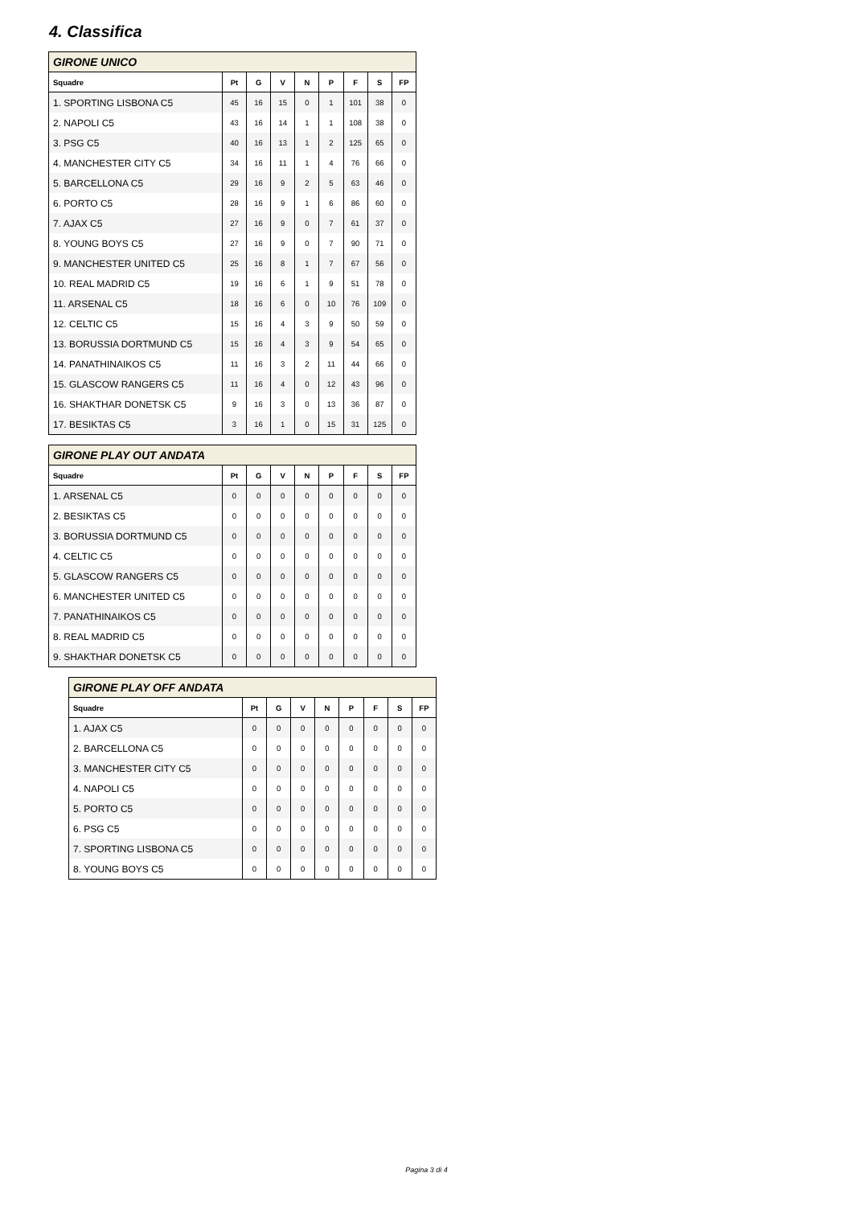4. Classifica
| GIRONE UNICO | | | | | | | | |
| --- | --- | --- | --- | --- | --- | --- | --- | --- |
| Squadre | Pt | G | V | N | P | F | S | FP |
| 1. SPORTING LISBONA C5 | 45 | 16 | 15 | 0 | 1 | 101 | 38 | 0 |
| 2. NAPOLI C5 | 43 | 16 | 14 | 1 | 1 | 108 | 38 | 0 |
| 3. PSG C5 | 40 | 16 | 13 | 1 | 2 | 125 | 65 | 0 |
| 4. MANCHESTER CITY C5 | 34 | 16 | 11 | 1 | 4 | 76 | 66 | 0 |
| 5. BARCELLONA C5 | 29 | 16 | 9 | 2 | 5 | 63 | 46 | 0 |
| 6. PORTO C5 | 28 | 16 | 9 | 1 | 6 | 86 | 60 | 0 |
| 7. AJAX C5 | 27 | 16 | 9 | 0 | 7 | 61 | 37 | 0 |
| 8. YOUNG BOYS C5 | 27 | 16 | 9 | 0 | 7 | 90 | 71 | 0 |
| 9. MANCHESTER UNITED C5 | 25 | 16 | 8 | 1 | 7 | 67 | 56 | 0 |
| 10. REAL MADRID C5 | 19 | 16 | 6 | 1 | 9 | 51 | 78 | 0 |
| 11. ARSENAL C5 | 18 | 16 | 6 | 0 | 10 | 76 | 109 | 0 |
| 12. CELTIC C5 | 15 | 16 | 4 | 3 | 9 | 50 | 59 | 0 |
| 13. BORUSSIA DORTMUND C5 | 15 | 16 | 4 | 3 | 9 | 54 | 65 | 0 |
| 14. PANATHINAIKOS C5 | 11 | 16 | 3 | 2 | 11 | 44 | 66 | 0 |
| 15. GLASCOW RANGERS C5 | 11 | 16 | 4 | 0 | 12 | 43 | 96 | 0 |
| 16. SHAKTHAR DONETSK C5 | 9 | 16 | 3 | 0 | 13 | 36 | 87 | 0 |
| 17. BESIKTAS C5 | 3 | 16 | 1 | 0 | 15 | 31 | 125 | 0 |
| GIRONE PLAY OUT ANDATA | | | | | | | | |
| --- | --- | --- | --- | --- | --- | --- | --- | --- |
| Squadre | Pt | G | V | N | P | F | S | FP |
| 1. ARSENAL C5 | 0 | 0 | 0 | 0 | 0 | 0 | 0 | 0 |
| 2. BESIKTAS C5 | 0 | 0 | 0 | 0 | 0 | 0 | 0 | 0 |
| 3. BORUSSIA DORTMUND C5 | 0 | 0 | 0 | 0 | 0 | 0 | 0 | 0 |
| 4. CELTIC C5 | 0 | 0 | 0 | 0 | 0 | 0 | 0 | 0 |
| 5. GLASCOW RANGERS C5 | 0 | 0 | 0 | 0 | 0 | 0 | 0 | 0 |
| 6. MANCHESTER UNITED C5 | 0 | 0 | 0 | 0 | 0 | 0 | 0 | 0 |
| 7. PANATHINAIKOS C5 | 0 | 0 | 0 | 0 | 0 | 0 | 0 | 0 |
| 8. REAL MADRID C5 | 0 | 0 | 0 | 0 | 0 | 0 | 0 | 0 |
| 9. SHAKTHAR DONETSK C5 | 0 | 0 | 0 | 0 | 0 | 0 | 0 | 0 |
| GIRONE PLAY OFF ANDATA | | | | | | | | |
| --- | --- | --- | --- | --- | --- | --- | --- | --- |
| Squadre | Pt | G | V | N | P | F | S | FP |
| 1. AJAX C5 | 0 | 0 | 0 | 0 | 0 | 0 | 0 | 0 |
| 2. BARCELLONA C5 | 0 | 0 | 0 | 0 | 0 | 0 | 0 | 0 |
| 3. MANCHESTER CITY C5 | 0 | 0 | 0 | 0 | 0 | 0 | 0 | 0 |
| 4. NAPOLI C5 | 0 | 0 | 0 | 0 | 0 | 0 | 0 | 0 |
| 5. PORTO C5 | 0 | 0 | 0 | 0 | 0 | 0 | 0 | 0 |
| 6. PSG C5 | 0 | 0 | 0 | 0 | 0 | 0 | 0 | 0 |
| 7. SPORTING LISBONA C5 | 0 | 0 | 0 | 0 | 0 | 0 | 0 | 0 |
| 8. YOUNG BOYS C5 | 0 | 0 | 0 | 0 | 0 | 0 | 0 | 0 |
Pagina 3 di 4